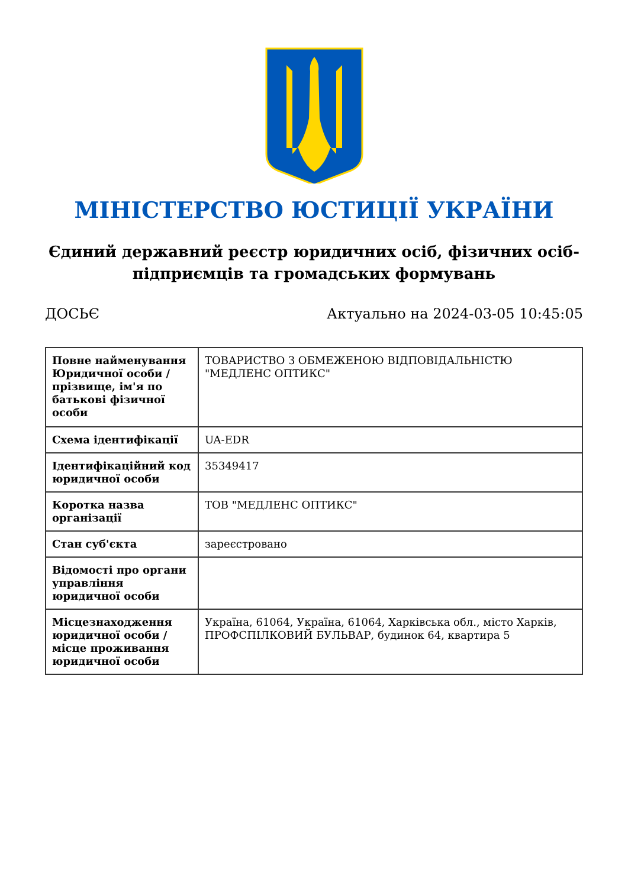МІНІСТЕРСТВО ЮСТИЦІЇ УКРАЇНИ
Єдиний державний реєстр юридичних осіб, фізичних осіб-підприємців та громадських формувань
ДОСЬЄ Актуально на 2024-03-05 10:45:05
| Повне найменування Юридичної особи / прізвище, ім'я по батькові фізичної особи | ТОВАРИСТВО З ОБМЕЖЕНОЮ ВІДПОВІДАЛЬНІСТЮ "МЕДЛЕНС ОПТИКС" |
| Схема ідентифікації | UA-EDR |
| Ідентифікаційний код юридичної особи | 35349417 |
| Коротка назва організації | ТОВ "МЕДЛЕНС ОПТИКС" |
| Стан суб'єкта | зареєстровано |
| Відомості про органи управління юридичної особи | |
| Місцезнаходження юридичної особи / місце проживання юридичної особи | Україна, 61064, Україна, 61064, Харківська обл., місто Харків, ПРОФСПІЛКОВИЙ БУЛЬВАР, будинок 64, квартира 5 |